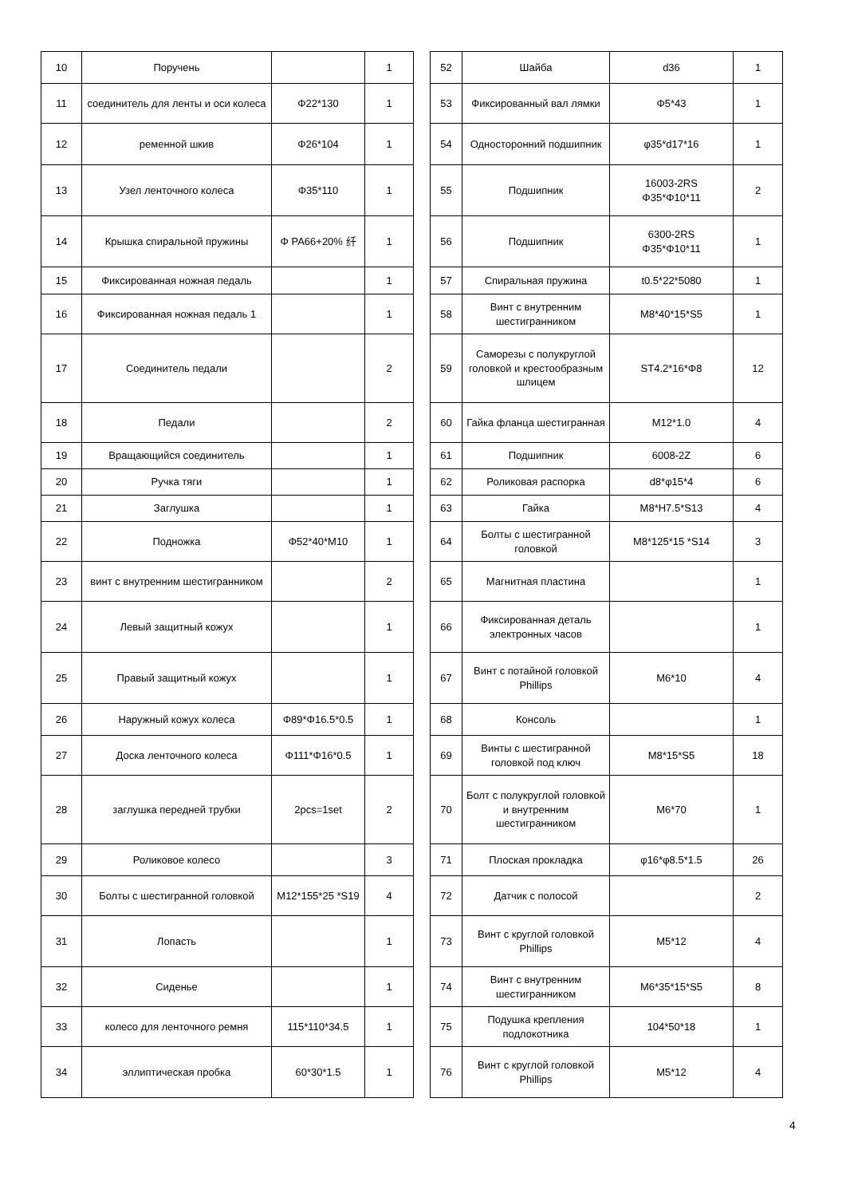| 10 | Поручень | | 1 |
| 11 | соединитель для ленты и оси колеса | Φ22*130 | 1 |
| 12 | ременной шкив | Φ26*104 | 1 |
| 13 | Узел ленточного колеса | Φ35*110 | 1 |
| 14 | Крышка спиральной пружины | Φ PA66+20% 纤 | 1 |
| 15 | Фиксированная ножная педаль | | 1 |
| 16 | Фиксированная ножная педаль 1 | | 1 |
| 17 | Соединитель педали | | 2 |
| 18 | Педали | | 2 |
| 19 | Вращающийся соединитель | | 1 |
| 20 | Ручка тяги | | 1 |
| 21 | Заглушка | | 1 |
| 22 | Подножка | Φ52*40*M10 | 1 |
| 23 | винт с внутренним шестигранником | | 2 |
| 24 | Левый защитный кожух | | 1 |
| 25 | Правый защитный кожух | | 1 |
| 26 | Наружный кожух колеса | Φ89*Φ16.5*0.5 | 1 |
| 27 | Доска ленточного колеса | Φ111*Φ16*0.5 | 1 |
| 28 | заглушка передней трубки | 2pcs=1set | 2 |
| 29 | Роликовое колесо | | 3 |
| 30 | Болты с шестигранной головкой | M12*155*25 *S19 | 4 |
| 31 | Лопасть | | 1 |
| 32 | Сиденье | | 1 |
| 33 | колесо для ленточного ремня | 115*110*34.5 | 1 |
| 34 | эллиптическая пробка | 60*30*1.5 | 1 |
| 52 | Шайба | d36 | 1 |
| 53 | Фиксированный вал лямки | Φ5*43 | 1 |
| 54 | Односторонний подшипник | φ35*d17*16 | 1 |
| 55 | Подшипник | 16003-2RS Φ35*Φ10*11 | 2 |
| 56 | Подшипник | 6300-2RS Φ35*Φ10*11 | 1 |
| 57 | Спиральная пружина | t0.5*22*5080 | 1 |
| 58 | Винт с внутренним шестигранником | M8*40*15*S5 | 1 |
| 59 | Саморезы с полукруглой головкой и крестообразным шлицем | ST4.2*16*Φ8 | 12 |
| 60 | Гайка фланца шестигранная | M12*1.0 | 4 |
| 61 | Подшипник | 6008-2Z | 6 |
| 62 | Роликовая распорка | d8*φ15*4 | 6 |
| 63 | Гайка | M8*H7.5*S13 | 4 |
| 64 | Болты с шестигранной головкой | M8*125*15 *S14 | 3 |
| 65 | Магнитная пластина | | 1 |
| 66 | Фиксированная деталь электронных часов | | 1 |
| 67 | Винт с потайной головкой Phillips | M6*10 | 4 |
| 68 | Консоль | | 1 |
| 69 | Винты с шестигранной головкой под ключ | M8*15*S5 | 18 |
| 70 | Болт с полукруглой головкой и внутренним шестигранником | M6*70 | 1 |
| 71 | Плоская прокладка | φ16*φ8.5*1.5 | 26 |
| 72 | Датчик с полосой | | 2 |
| 73 | Винт с круглой головкой Phillips | M5*12 | 4 |
| 74 | Винт с внутренним шестигранником | M6*35*15*S5 | 8 |
| 75 | Подушка крепления подлокотника | 104*50*18 | 1 |
| 76 | Винт с круглой головкой Phillips | M5*12 | 4 |
4